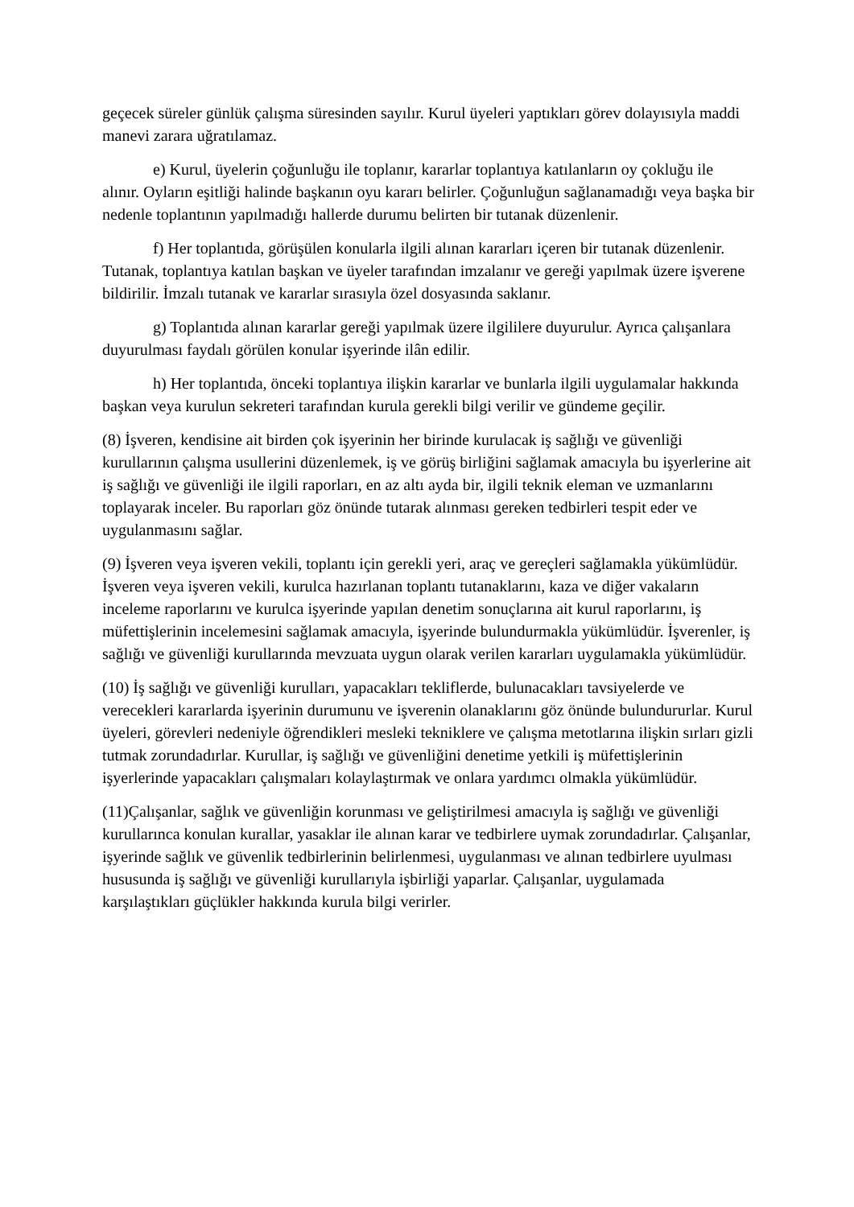geçecek süreler günlük çalışma süresinden sayılır. Kurul üyeleri yaptıkları görev dolayısıyla maddi manevi zarara uğratılamaz.
e) Kurul, üyelerin çoğunluğu ile toplanır, kararlar toplantıya katılanların oy çokluğu ile alınır. Oyların eşitliği halinde başkanın oyu kararı belirler. Çoğunluğun sağlanamadığı veya başka bir nedenle toplantının yapılmadığı hallerde durumu belirten bir tutanak düzenlenir.
f) Her toplantıda, görüşülen konularla ilgili alınan kararları içeren bir tutanak düzenlenir. Tutanak, toplantıya katılan başkan ve üyeler tarafından imzalanır ve gereği yapılmak üzere işverene bildirilir. İmzalı tutanak ve kararlar sırasıyla özel dosyasında saklanır.
g) Toplantıda alınan kararlar gereği yapılmak üzere ilgililere duyurulur. Ayrıca çalışanlara duyurulması faydalı görülen konular işyerinde ilân edilir.
h) Her toplantıda, önceki toplantıya ilişkin kararlar ve bunlarla ilgili uygulamalar hakkında başkan veya kurulun sekreteri tarafından kurula gerekli bilgi verilir ve gündeme geçilir.
(8) İşveren, kendisine ait birden çok işyerinin her birinde kurulacak iş sağlığı ve güvenliği kurullarının çalışma usullerini düzenlemek, iş ve görüş birliğini sağlamak amacıyla bu işyerlerine ait iş sağlığı ve güvenliği ile ilgili raporları, en az altı ayda bir, ilgili teknik eleman ve uzmanlarını toplayarak inceler. Bu raporları göz önünde tutarak alınması gereken tedbirleri tespit eder ve uygulanmasını sağlar.
(9) İşveren veya işveren vekili, toplantı için gerekli yeri, araç ve gereçleri sağlamakla yükümlüdür. İşveren veya işveren vekili, kurulca hazırlanan toplantı tutanaklarını, kaza ve diğer vakaların inceleme raporlarını ve kurulca işyerinde yapılan denetim sonuçlarına ait kurul raporlarını, iş müfettişlerinin incelemesini sağlamak amacıyla, işyerinde bulundurmakla yükümlüdür. İşverenler, iş sağlığı ve güvenliği kurullarında mevzuata uygun olarak verilen kararları uygulamakla yükümlüdür.
(10) İş sağlığı ve güvenliği kurulları, yapacakları tekliflerde, bulunacakları tavsiyelerde ve verecekleri kararlarda işyerinin durumunu ve işverenin olanaklarını göz önünde bulundururlar. Kurul üyeleri, görevleri nedeniyle öğrendikleri mesleki tekniklere ve çalışma metotlarına ilişkin sırları gizli tutmak zorundadırlar. Kurullar, iş sağlığı ve güvenliğini denetime yetkili iş müfettişlerinin işyerlerinde yapacakları çalışmaları kolaylaştırmak ve onlara yardımcı olmakla yükümlüdür.
(11)Çalışanlar, sağlık ve güvenliğin korunması ve geliştirilmesi amacıyla iş sağlığı ve güvenliği kurullarınca konulan kurallar, yasaklar ile alınan karar ve tedbirlere uymak zorundadırlar. Çalışanlar, işyerinde sağlık ve güvenlik tedbirlerinin belirlenmesi, uygulanması ve alınan tedbirlere uyulması hususunda iş sağlığı ve güvenliği kurullarıyla işbirliği yaparlar. Çalışanlar, uygulamada karşılaştıkları güçlükler hakkında kurula bilgi verirler.